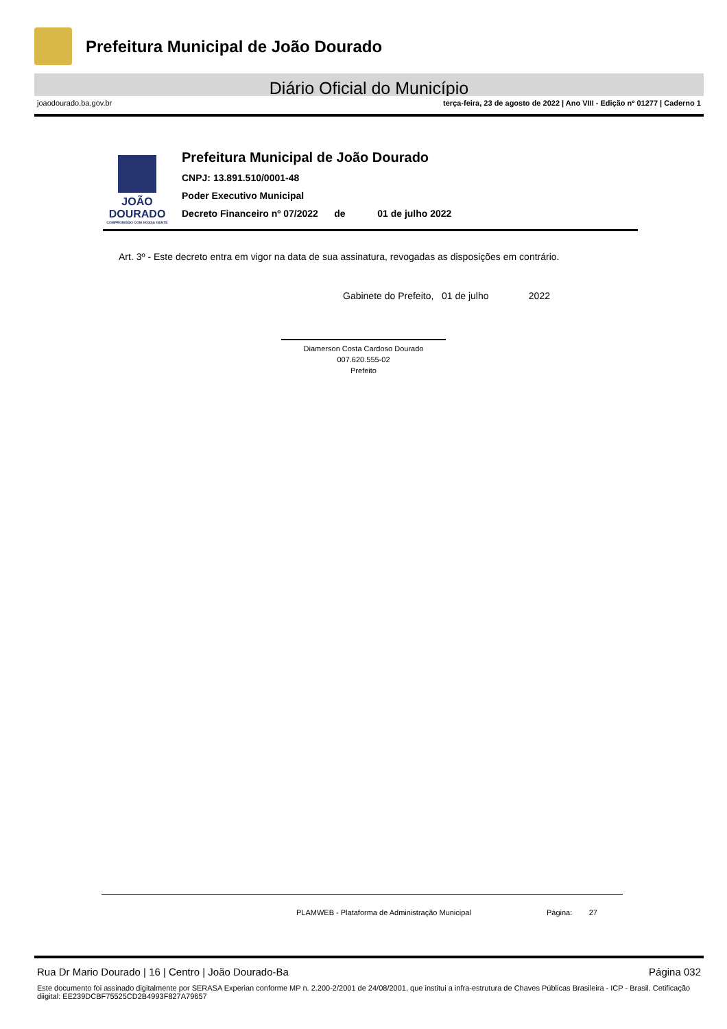Prefeitura Municipal de João Dourado
Diário Oficial do Município
joaodourado.ba.gov.br terça-feira, 23 de agosto de 2022 | Ano VIII - Edição nº 01277 | Caderno 1
JOÃO
DOURADO
COMPROMISSO COM NOSSA GENTE
Prefeitura Municipal de João Dourado
CNPJ: 13.891.510/0001-48
Poder Executivo Municipal
Decreto Financeiro nº 07/2022 de 01 de julho 2022
Art. 3º - Este decreto entra em vigor na data de sua assinatura, revogadas as disposições em contrário.
Gabinete do Prefeito, 01 de julho 2022
Diamerson Costa Cardoso Dourado
007.620.555-02
Prefeito
PLAMWEB - Plataforma de Administração Municipal Página: 27
Rua Dr Mario Dourado | 16 | Centro | João Dourado-Ba Página 032
Este documento foi assinado digitalmente por SERASA Experian conforme MP n. 2.200-2/2001 de 24/08/2001, que institui a infra-estrutura de Chaves Públicas Brasileira - ICP - Brasil. Cetificação diigital: EE239DCBF75525CD2B4993F827A79657